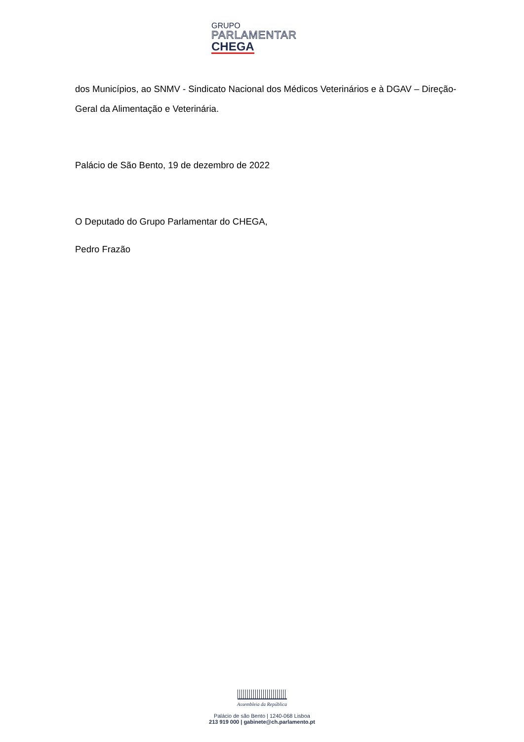GRUPO
PARLAMENTAR
CHEGA
dos Municípios, ao SNMV - Sindicato Nacional dos Médicos Veterinários e à DGAV – Direção-Geral da Alimentação e Veterinária.
Palácio de São Bento, 19 de dezembro de 2022
O Deputado do Grupo Parlamentar do CHEGA,
Pedro Frazão
Assembleia da República
Palácio de são Bento | 1240-068 Lisboa
213 919 000 | gabinete@ch.parlamento.pt